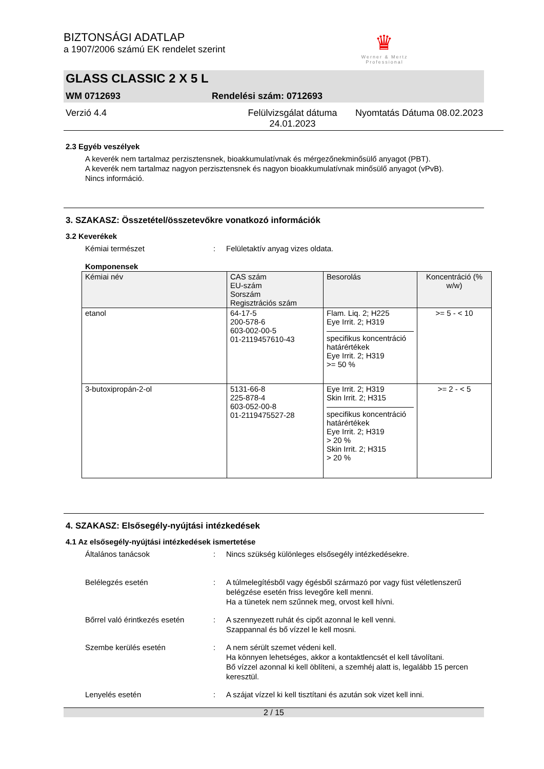♛
Werner & Mertz Professional
BIZTONSÁGI ADATLAP
a 1907/2006 számú EK rendelet szerint
GLASS CLASSIC 2 X 5 L
WM 0712693 Rendelési szám: 0712693
Verzió 4.4 Felülvizsgálat dátuma 24.01.2023 Nyomtatás Dátuma 08.02.2023
2.3 Egyéb veszélyek
A keverék nem tartalmaz perzisztensnek, bioakkumulatívnak és mérgezőnekminősülő anyagot (PBT).
A keverék nem tartalmaz nagyon perzisztensnek és nagyon bioakkumulatívnak minősülő anyagot (vPvB).
Nincs információ.
3. SZAKASZ: Összetétel/összetevőkre vonatkozó információk
3.2 Keverékek
Kémiai természet: Felületaktív anyag vizes oldata.
Komponensek
| Kémiai név | CAS szám EU-szám Sorszám Regisztrációs szám | Besorolás | Koncentráció (% w/w) |
| --- | --- | --- | --- |
| etanol | 64-17-5 200-578-6 603-002-00-5 01-2119457610-43 | Flam. Liq. 2; H225 Eye Irrit. 2; H319 specifikus koncentráció határértékek Eye Irrit. 2; H319 >= 50 % | >= 5 - < 10 |
| 3-butoxipropán-2-ol | 5131-66-8 225-878-4 603-052-00-8 01-2119475527-28 | Eye Irrit. 2; H319 Skin Irrit. 2; H315 specifikus koncentráció határértékek Eye Irrit. 2; H319 > 20 % Skin Irrit. 2; H315 > 20 % | >= 2 - < 5 |
4. SZAKASZ: Elsősegély-nyújtási intézkedések
4.1 Az elsősegély-nyújtási intézkedések ismertetése
Általános tanácsok: Nincs szükség különleges elsősegély intézkedésekre.
Belélegzés esetén: A túlmelegítésből vagy égésből származó por vagy füst véletlenszerű belégzése esetén friss levegőre kell menni.
Ha a tünetek nem szűnnek meg, orvost kell hívni.
Bőrrel való érintkezés esetén: A szennyezett ruhát és cipőt azonnal le kell venni.
Szappannal és bő vízzel le kell mosni.
Szembe kerülés esetén: A nem sérült szemet védeni kell.
Ha könnyen lehetséges, akkor a kontaktlencsét el kell távolítani.
Bő vízzel azonnal ki kell öblíteni, a szemhéj alatt is, legalább 15 percen keresztül.
Lenyelés esetén: A szájat vízzel ki kell tisztítani és azután sok vizet kell inni.
2 / 15